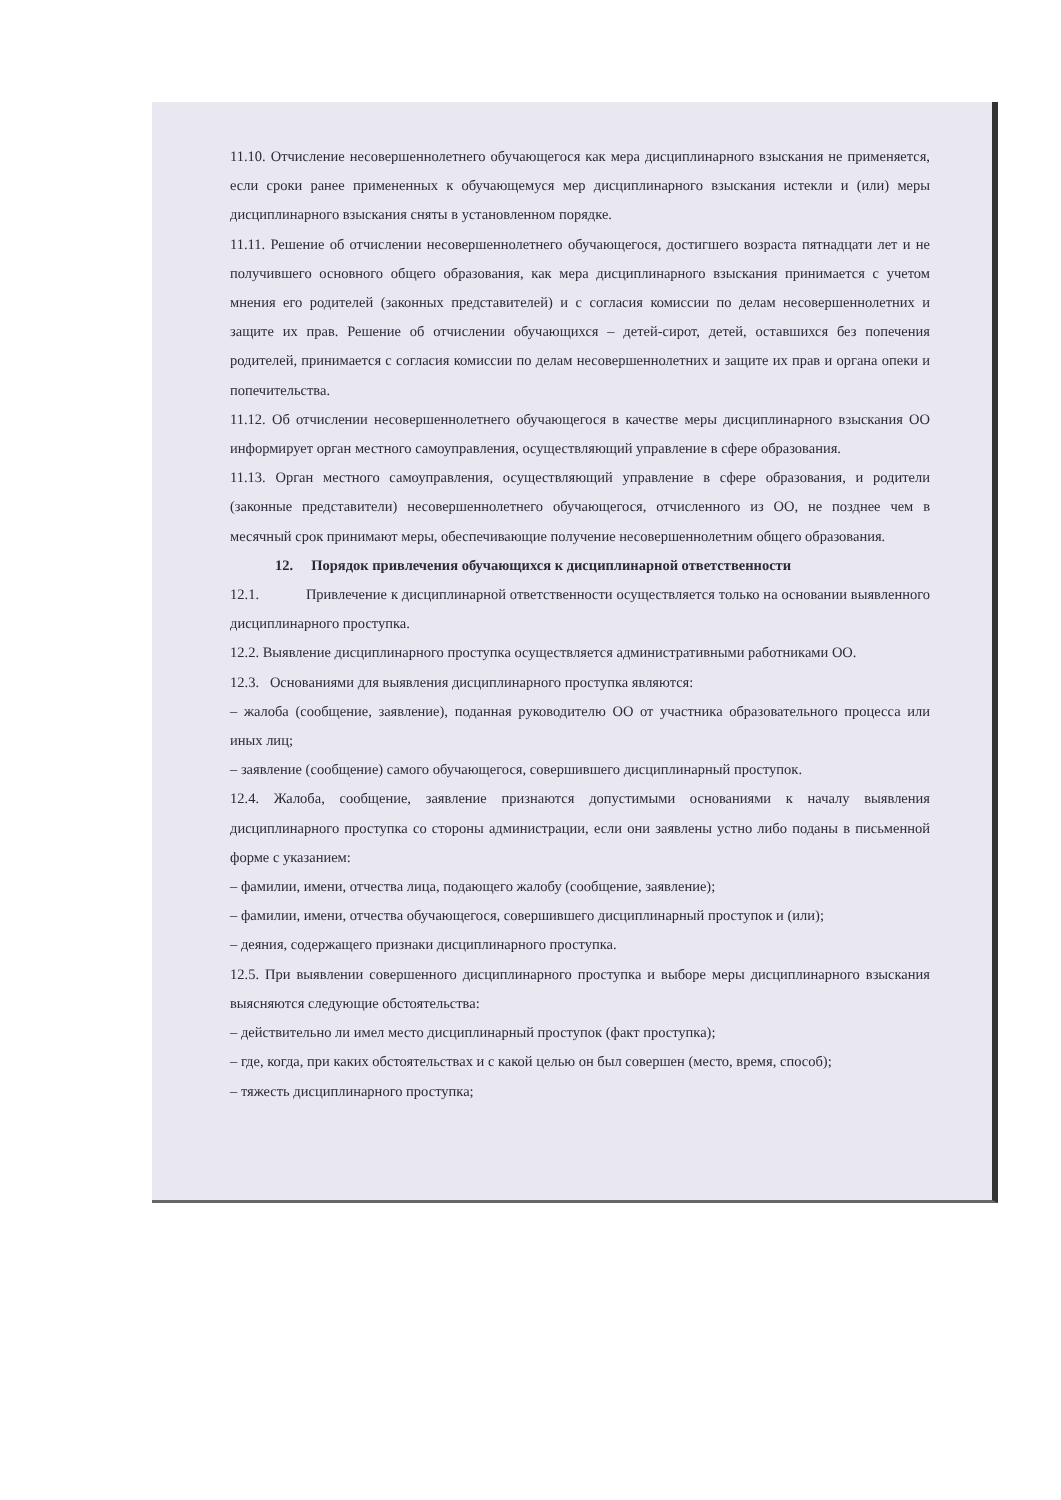11.10. Отчисление несовершеннолетнего обучающегося как мера дисциплинарного взыскания не применяется, если сроки ранее примененных к обучающемуся мер дисциплинарного взыскания истекли и (или) меры дисциплинарного взыскания сняты в установленном порядке.
11.11. Решение об отчислении несовершеннолетнего обучающегося, достигшего возраста пятнадцати лет и не получившего основного общего образования, как мера дисциплинарного взыскания принимается с учетом мнения его родителей (законных представителей) и с согласия комиссии по делам несовершеннолетних и защите их прав. Решение об отчислении обучающихся – детей-сирот, детей, оставшихся без попечения родителей, принимается с согласия комиссии по делам несовершеннолетних и защите их прав и органа опеки и попечительства.
11.12. Об отчислении несовершеннолетнего обучающегося в качестве меры дисциплинарного взыскания ОО информирует орган местного самоуправления, осуществляющий управление в сфере образования.
11.13. Орган местного самоуправления, осуществляющий управление в сфере образования, и родители (законные представители) несовершеннолетнего обучающегося, отчисленного из ОО, не позднее чем в месячный срок принимают меры, обеспечивающие получение несовершеннолетним общего образования.
12. Порядок привлечения обучающихся к дисциплинарной ответственности
12.1. Привлечение к дисциплинарной ответственности осуществляется только на основании выявленного дисциплинарного проступка.
12.2. Выявление дисциплинарного проступка осуществляется административными работниками ОО.
12.3. Основаниями для выявления дисциплинарного проступка являются:
– жалоба (сообщение, заявление), поданная руководителю ОО от участника образовательного процесса или иных лиц;
– заявление (сообщение) самого обучающегося, совершившего дисциплинарный проступок.
12.4. Жалоба, сообщение, заявление признаются допустимыми основаниями к началу выявления дисциплинарного проступка со стороны администрации, если они заявлены устно либо поданы в письменной форме с указанием:
– фамилии, имени, отчества лица, подающего жалобу (сообщение, заявление);
– фамилии, имени, отчества обучающегося, совершившего дисциплинарный проступок и (или);
– деяния, содержащего признаки дисциплинарного проступка.
12.5. При выявлении совершенного дисциплинарного проступка и выборе меры дисциплинарного взыскания выясняются следующие обстоятельства:
– действительно ли имел место дисциплинарный проступок (факт проступка);
– где, когда, при каких обстоятельствах и с какой целью он был совершен (место, время, способ);
– тяжесть дисциплинарного проступка;